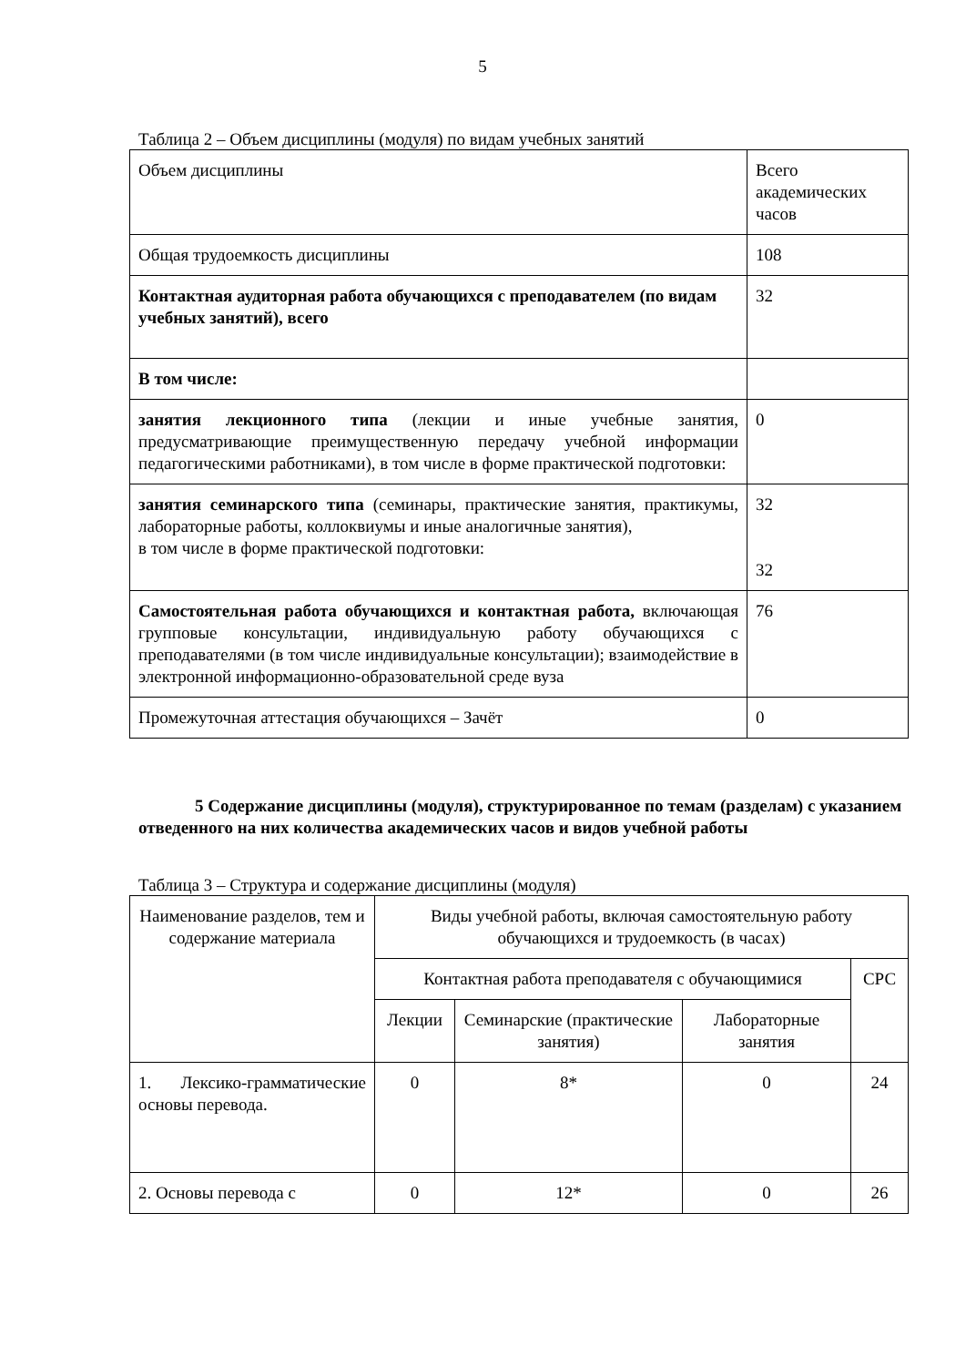5
Таблица 2 – Объем дисциплины (модуля) по видам учебных занятий
| Объем дисциплины | Всего академических часов |
| Общая трудоемкость дисциплины | 108 |
| Контактная аудиторная работа обучающихся с преподавателем (по видам учебных занятий), всего | 32 |
| В том числе: | |
| занятия лекционного типа (лекции и иные учебные занятия, предусматривающие преимущественную передачу учебной информации педагогическими работниками), в том числе в форме практической подготовки: | 0 |
| занятия семинарского типа (семинары, практические занятия, практикумы, лабораторные работы, коллоквиумы и иные аналогичные занятия), в том числе в форме практической подготовки: | 32 32 |
| Самостоятельная работа обучающихся и контактная работа, включающая групповые консультации, индивидуальную работу обучающихся с преподавателями (в том числе индивидуальные консультации); взаимодействие в электронной информационно-образовательной среде вуза | 76 |
| Промежуточная аттестация обучающихся – Зачёт | 0 |
5 Содержание дисциплины (модуля), структурированное по темам (разделам) с указанием отведенного на них количества академических часов и видов учебной работы
Таблица 3 – Структура и содержание дисциплины (модуля)
| Наименование разделов, тем и содержание материала | Виды учебной работы, включая самостоятельную работу обучающихся и трудоемкость (в часах) | | | |
| --- | --- | --- | --- | --- |
| | Контактная работа преподавателя с обучающимися | | | СРС |
| | Лекции | Семинарские (практические занятия) | Лабораторные занятия | |
| 1. Лексико-грамматические основы перевода. | 0 | 8* | 0 | 24 |
| 2. Основы перевода с | 0 | 12* | 0 | 26 |